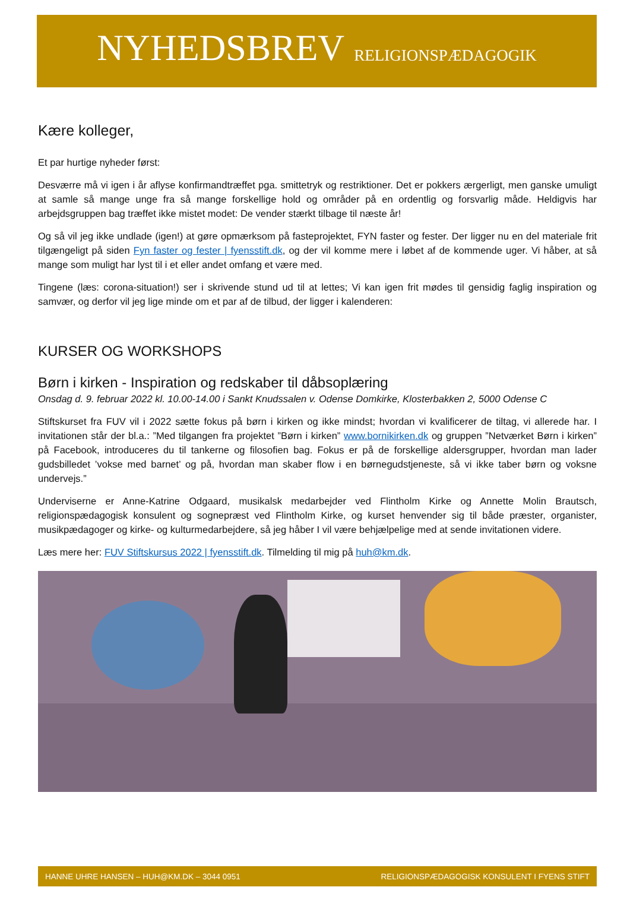NYHEDSBREV RELIGIONSPÆDAGOGIK
Kære kolleger,
Et par hurtige nyheder først:
Desværre må vi igen i år aflyse konfirmandtræffet pga. smittetryk og restriktioner. Det er pokkers ærgerligt, men ganske umuligt at samle så mange unge fra så mange forskellige hold og områder på en ordentlig og forsvarlig måde. Heldigvis har arbejdsgruppen bag træffet ikke mistet modet: De vender stærkt tilbage til næste år!
Og så vil jeg ikke undlade (igen!) at gøre opmærksom på fasteprojektet, FYN faster og fester. Der ligger nu en del materiale frit tilgængeligt på siden Fyn faster og fester | fyensstift.dk, og der vil komme mere i løbet af de kommende uger. Vi håber, at så mange som muligt har lyst til i et eller andet omfang et være med.
Tingene (læs: corona-situation!) ser i skrivende stund ud til at lettes; Vi kan igen frit mødes til gensidig faglig inspiration og samvær, og derfor vil jeg lige minde om et par af de tilbud, der ligger i kalenderen:
KURSER OG WORKSHOPS
Børn i kirken - Inspiration og redskaber til dåbsoplæring
Onsdag d. 9. februar 2022 kl. 10.00-14.00 i Sankt Knudssalen v. Odense Domkirke, Klosterbakken 2, 5000 Odense C
Stiftskurset fra FUV vil i 2022 sætte fokus på børn i kirken og ikke mindst; hvordan vi kvalificerer de tiltag, vi allerede har. I invitationen står der bl.a.: ”Med tilgangen fra projektet ”Børn i kirken” www.bornikirken.dk og gruppen ”Netværket Børn i kirken” på Facebook, introduceres du til tankerne og filosofien bag. Fokus er på de forskellige aldersgrupper, hvordan man lader gudsbilledet ’vokse med barnet’ og på, hvordan man skaber flow i en børnegudstjeneste, så vi ikke taber børn og voksne undervejs.”
Underviserne er Anne-Katrine Odgaard, musikalsk medarbejder ved Flintholm Kirke og Annette Molin Brautsch, religionspædagogisk konsulent og sognepræst ved Flintholm Kirke, og kurset henvender sig til både præster, organister, musikpædagoger og kirke- og kulturmedarbejdere, så jeg håber I vil være behjælpelige med at sende invitationen videre.
Læs mere her: FUV Stiftskursus 2022 | fyensstift.dk. Tilmelding til mig på huh@km.dk.
HANNE UHRE HANSEN – HUH@KM.DK – 3044 0951 RELIGIONSPÆDAGOGISK KONSULENT I FYENS STIFT